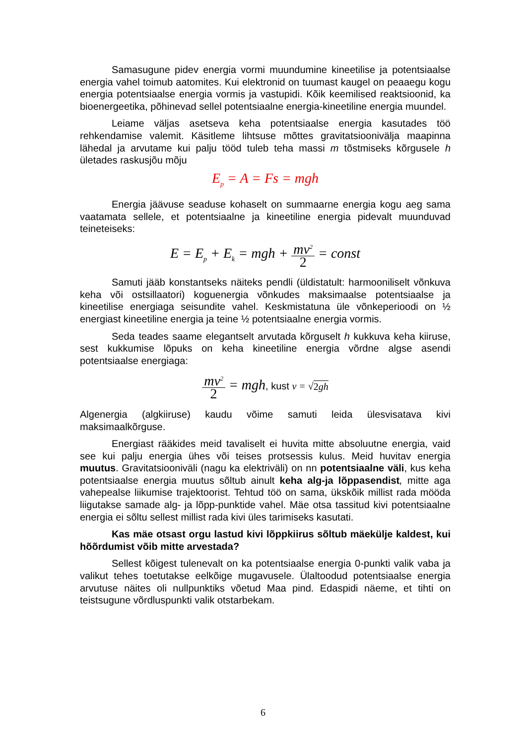Samasugune pidev energia vormi muundumine kineetilise ja potentsiaalse energia vahel toimub aatomites. Kui elektronid on tuumast kaugel on peaaegu kogu energia potentsiaalse energia vormis ja vastupidi. Kõik keemilised reaktsioonid, ka bioenergeetika, põhinevad sellel potentsiaalne energia-kineetiline energia muundel.
Leiame väljas asetseva keha potentsiaalse energia kasutades töö rehkendamise valemit. Käsitleme lihtsuse mõttes gravitatsioonivälja maapinna lähedal ja arvutame kui palju tööd tuleb teha massi m tõstmiseks kõrgusele h ületades raskusjõu mõju
E<sub>p</sub> = A = Fs = mgh
Energia jäävuse seaduse kohaselt on summaarne energia kogu aeg sama vaatamata sellele, et potentsiaalne ja kineetiline energia pidevalt muunduvad teineteiseks:
E = E<sub>p</sub> + E<sub>k</sub> = mgh + mv<sup>2</sup> 2 = const
Samuti jääb konstantseks näiteks pendli (üldistatult: harmooniliselt võnkuva keha või ostsillaatori) koguenergia võnkudes maksimaalse potentsiaalse ja kineetilise energiaga seisundite vahel. Keskmistatuna üle võnkeperioodi on ½ energiast kineetiline energia ja teine ½ potentsiaalne energia vormis.
Seda teades saame elegantselt arvutada kõrguselt h kukkuva keha kiiruse, sest kukkumise lõpuks on keha kineetiline energia võrdne algse asendi potentsiaalse energiaga:
mv<sup>2</sup> 2 = mgh, kust v = √2gh
Algenergia (algkiiruse) kaudu võime samuti leida ülesvisatava kivi maksimaalkõrguse.
Energiast rääkides meid tavaliselt ei huvita mitte absoluutne energia, vaid see kui palju energia ühes või teises protsessis kulus. Meid huvitav energia muutus. Gravitatsiooniväli (nagu ka elektriväli) on nn potentsiaalne väli, kus keha potentsiaalse energia muutus sõltub ainult keha alg-ja lõppasendist, mitte aga vahepealse liikumise trajektoorist. Tehtud töö on sama, ükskõik millist rada mööda liigutakse samade alg- ja lõpp-punktide vahel. Mäe otsa tassitud kivi potentsiaalne energia ei sõltu sellest millist rada kivi üles tarimiseks kasutati.
Kas mäe otsast orgu lastud kivi lõppkiirus sõltub mäekülje kaldest, kui hõõrdumist võib mitte arvestada?
Sellest kõigest tulenevalt on ka potentsiaalse energia 0-punkti valik vaba ja valikut tehes toetutakse eelkõige mugavusele. Ülaltoodud potentsiaalse energia arvutuse näites oli nullpunktiks võetud Maa pind. Edaspidi näeme, et tihti on teistsugune võrdluspunkti valik otstarbekam.
6